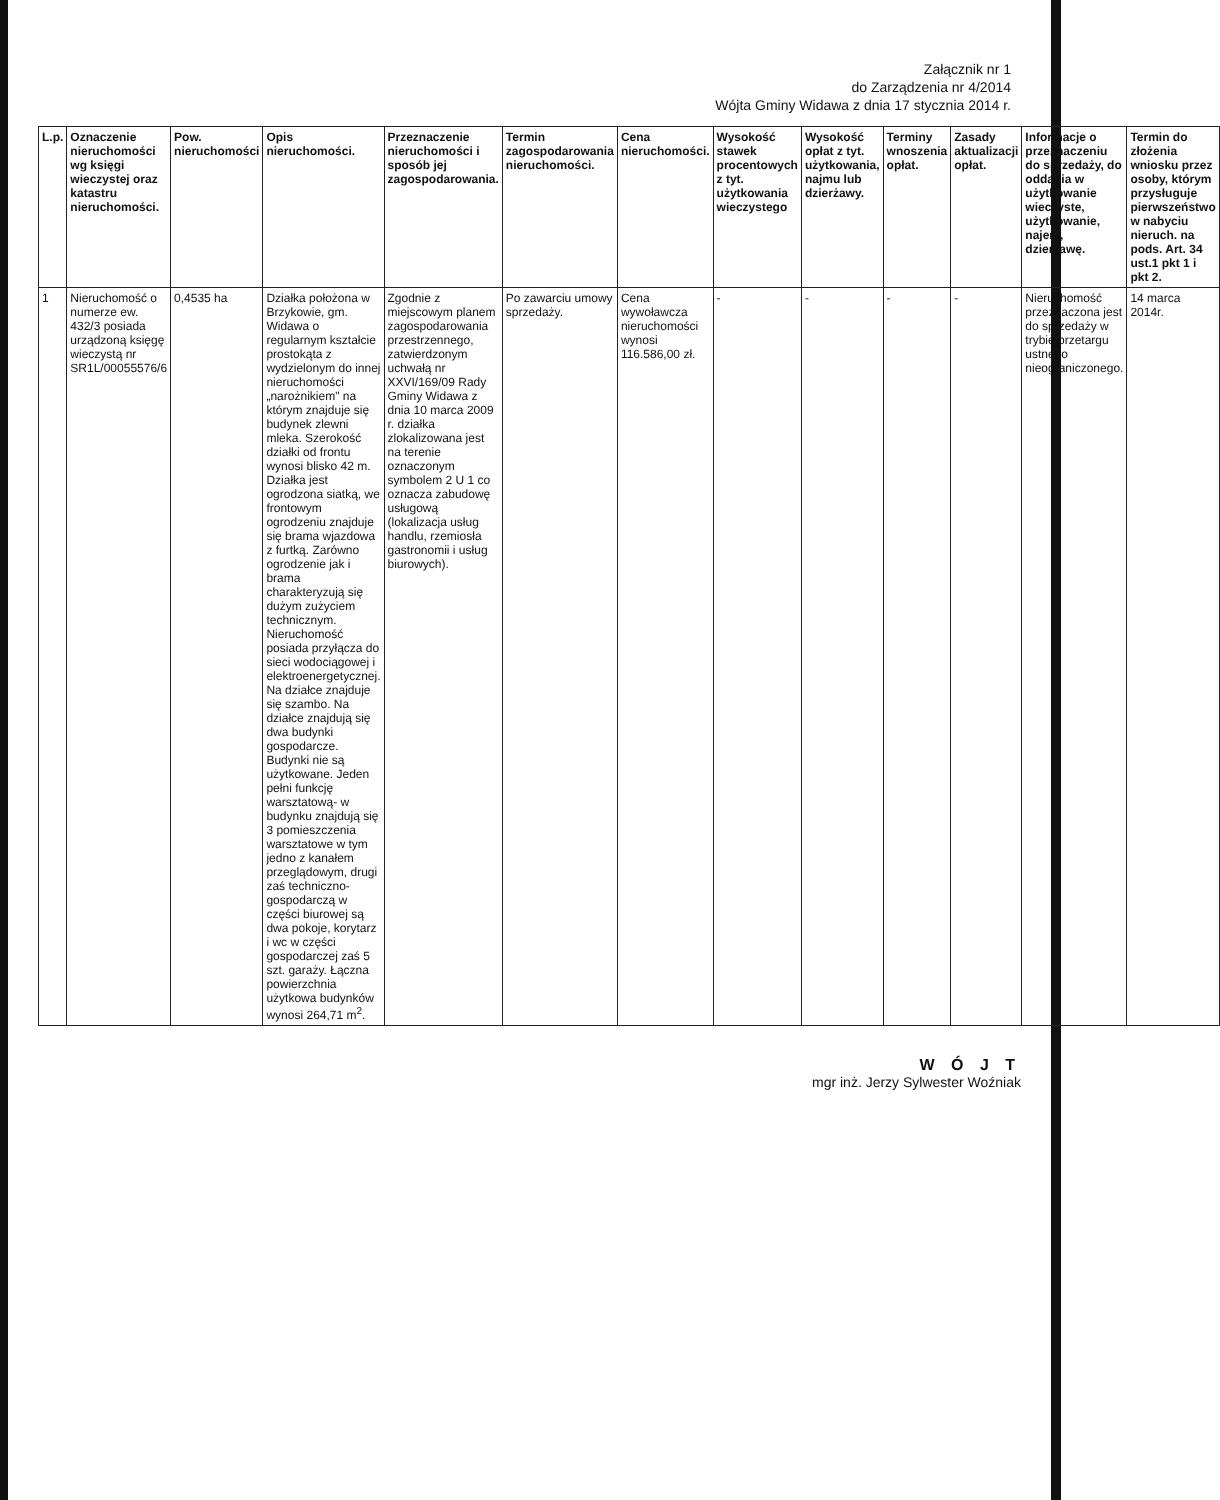Załącznik nr 1
do Zarządzenia nr 4/2014
Wójta Gminy Widawa z dnia 17 stycznia 2014 r.
| L.p. | Oznaczenie nieruchomości wg księgi wieczystej oraz katastru nieruchomości. | Pow. nieruchomości | Opis nieruchomości. | Przeznaczenie nieruchomości i sposób jej zagospodarowania. | Termin zagospodarowania nieruchomości. | Cena nieruchomości. | Wysokość stawek procentowych z tyt. użytkowania wieczystego | Wysokość opłat z tyt. użytkowania, najmu lub dzierżawy. | Terminy wnoszenia opłat. | Zasady aktualizacji opłat. | Informacje o przeznaczeniu do sprzedaży, do oddania w użytkowanie wieczyste, użytkowanie, najem, dzierżawę. | Termin do złożenia wniosku przez osoby, którym przysługuje pierwszeństwo w nabyciu nieruch. na pods. Art. 34 ust.1 pkt 1 i pkt 2. |
| --- | --- | --- | --- | --- | --- | --- | --- | --- | --- | --- | --- | --- |
| 1 | Nieruchomość o numerze ew. 432/3 posiada urządzoną księgę wieczystą nr SR1L/00055576/6 | 0,4535 ha | Działka położona w Brzykowie, gm. Widawa o regularnym kształcie prostokąta z wydzielonym do innej nieruchomości „narożnikiem" na którym znajduje się budynek zlewni mleka. Szerokość działki od frontu wynosi blisko 42 m. Działka jest ogrodzona siatką, we frontowym ogrodzeniu znajduje się brama wjazdowa z furtką. Zarówno ogrodzenie jak i brama charakteryzują się dużym zużyciem technicznym. Nieruchomość posiada przyłącza do sieci wodociągowej i elektroenergetycznej. Na działce znajduje się szambo. Na działce znajdują się dwa budynki gospodarcze. Budynki nie są użytkowane. Jeden pełni funkcję warsztatową- w budynku znajdują się 3 pomieszczenia warsztatowe w tym jedno z kanałem przeglądowym, drugi zaś techniczno-gospodarczą w części biurowej są dwa pokoje, korytarz i wc w części gospodarczej zaś 5 szt. garaży. Łączna powierzchnia użytkowa budynków wynosi 264,71 m<sup>2</sup>. | Zgodnie z miejscowym planem zagospodarowania przestrzennego, zatwierdzonym uchwałą nr XXVI/169/09 Rady Gminy Widawa z dnia 10 marca 2009 r. działka zlokalizowana jest na terenie oznaczonym symbolem 2 U 1 co oznacza zabudowę usługową (lokalizacja usług handlu, rzemiosła gastronomii i usług biurowych). | Po zawarciu umowy sprzedaży. | Cena wywoławcza nieruchomości wynosi 116.586,00 zł. | - | - | - | - | Nieruchomość przeznaczona jest do sprzedaży w trybie przetargu ustnego nieograniczonego. | 14 marca 2014r. |
W Ó J T
mgr inż. Jerzy Sylwester Woźniak